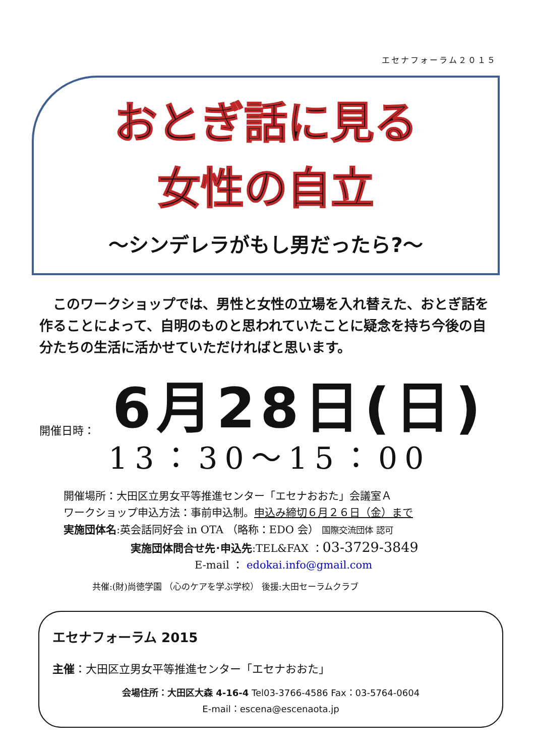エセナフォーラム２０１５
おとぎ話に見る
女性の自立
～シンデレラがもし男だったら?～
　このワークショップでは、男性と女性の立場を入れ替えた、おとぎ話を作ることによって、自明のものと思われていたことに疑念を持ち今後の自分たちの生活に活かせていただければと思います。
開催日時： 6月28日(日)
13：30～15：00
開催場所：大田区立男女平等推進センター「エセナおおた」会議室Ａ
ワークショップ申込方法：事前申込制。申込み締切６月２６日（金）まで
実施団体名:英会話同好会 in OTA （略称：EDO 会） 国際交流団体 認可
実施団体問合せ先･申込先:TEL&FAX ：03-3729-3849
E-mail ： edokai.info@gmail.com
共催:(財)尚徳学園 （心のケアを学ぶ学校） 後援:大田セーラムクラブ
エセナフォーラム 2015
主催：大田区立男女平等推進センター「エセナおおた」
会場住所：大田区大森 4-16-4 Tel03-3766-4586 Fax：03-5764-0604
E-mail：escena@escenaota.jp